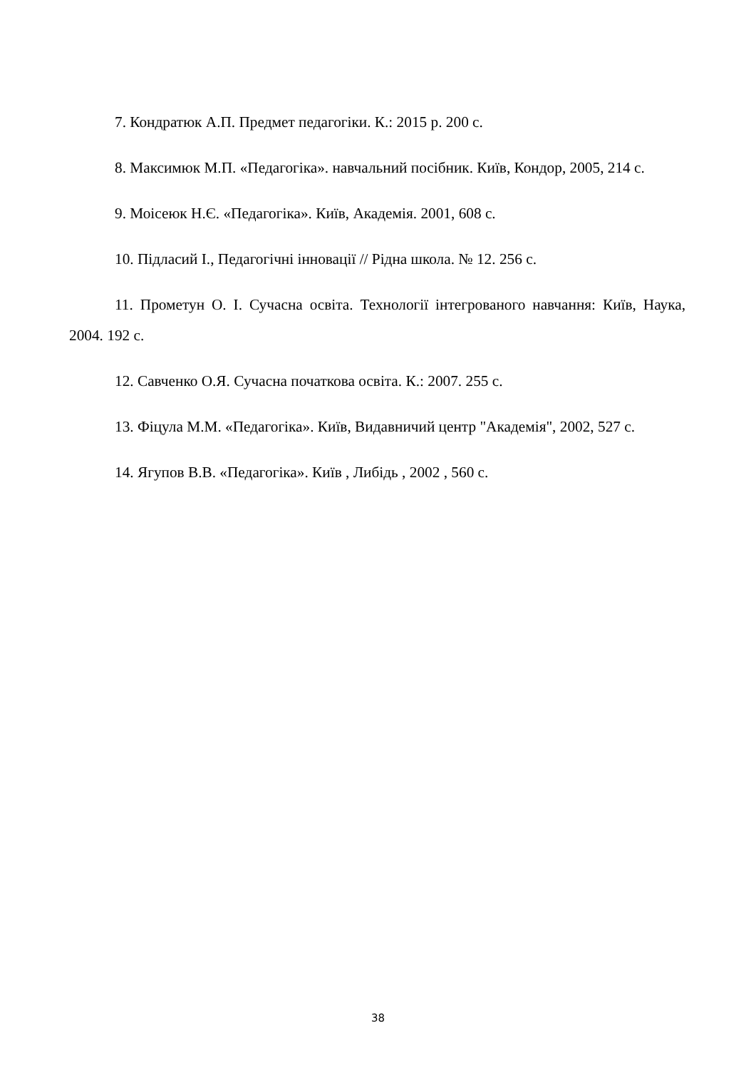7. Кондратюк А.П. Предмет педагогіки. К.: 2015 р. 200 с.
8. Максимюк М.П. «Педагогіка». навчальний посібник. Київ, Кондор, 2005, 214 с.
9. Моісеюк Н.Є. «Педагогіка». Київ, Академія. 2001, 608 с.
10. Підласий І., Педагогічні інновації // Рідна школа. № 12. 256 с.
11. Прометун О. І. Сучасна освіта. Технології інтегрованого навчання: Київ, Наука, 2004. 192 с.
12. Савченко О.Я. Сучасна початкова освіта. К.: 2007. 255 с.
13. Фіцула М.М. «Педагогіка». Київ, Видавничий центр "Академія", 2002, 527 с.
14. Ягупов В.В. «Педагогіка». Київ , Либідь , 2002 , 560 с.
38